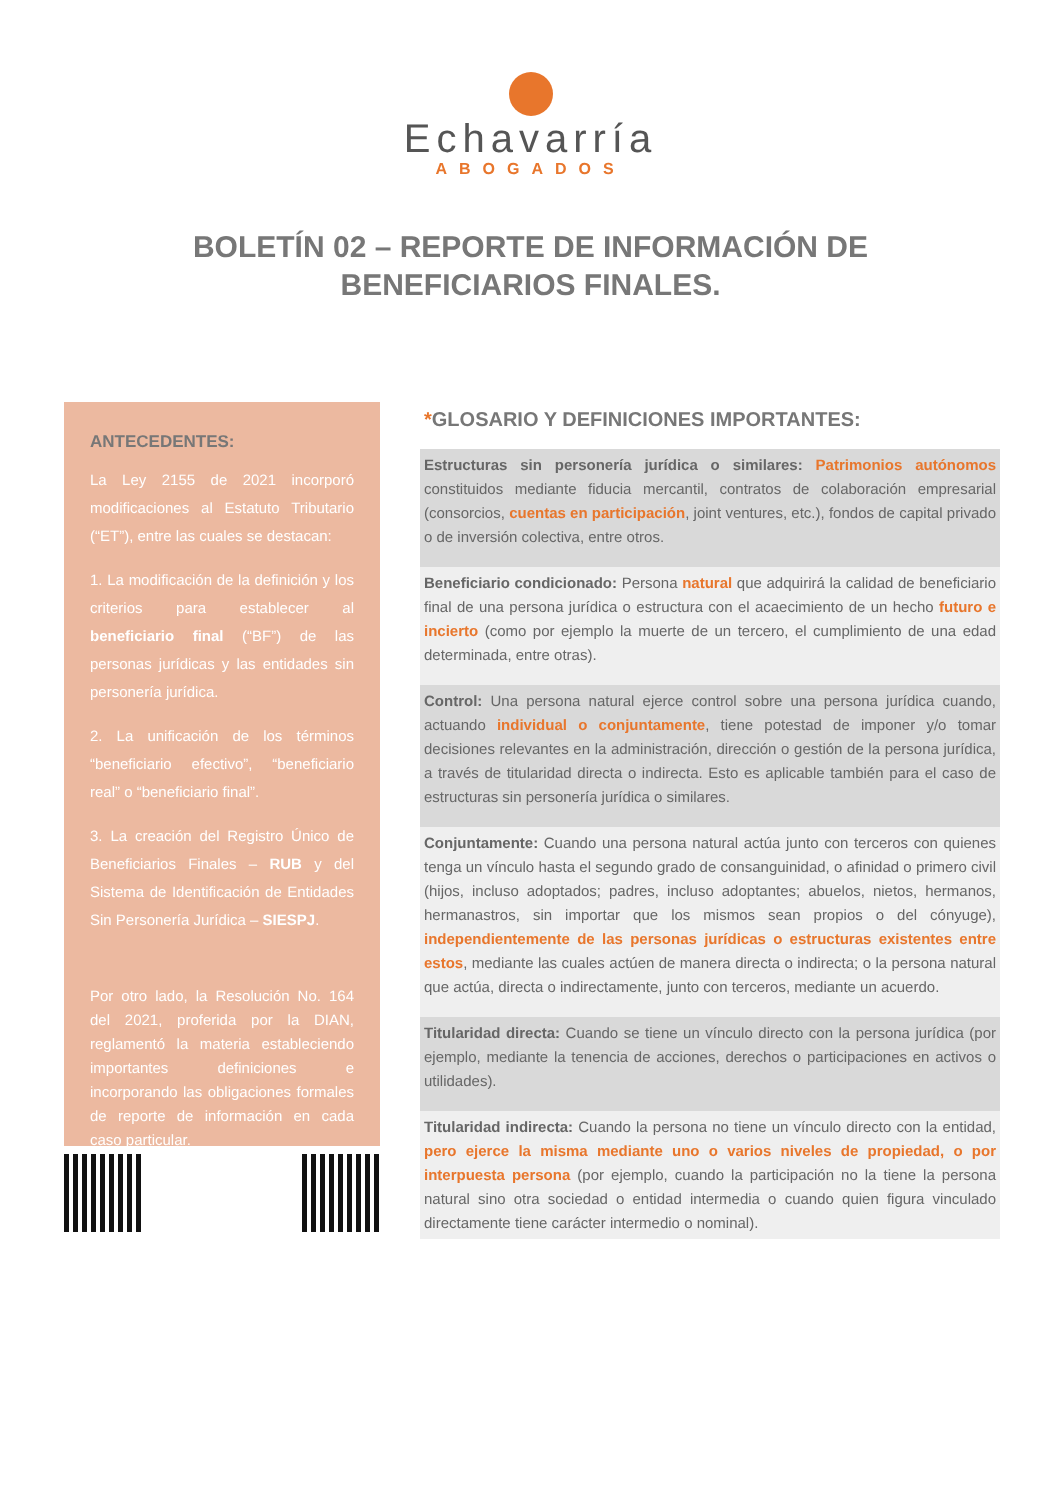Echavarría
ABOGADOS
BOLETÍN 02 – REPORTE DE INFORMACIÓN DE BENEFICIARIOS FINALES.
ANTECEDENTES:
La Ley 2155 de 2021 incorporó modificaciones al Estatuto Tributario (“ET”), entre las cuales se destacan:
1. La modificación de la definición y los criterios para establecer al beneficiario final (“BF”) de las personas jurídicas y las entidades sin personería jurídica.
2. La unificación de los términos “beneficiario efectivo”, “beneficiario real” o “beneficiario final”.
3. La creación del Registro Único de Beneficiarios Finales – RUB y del Sistema de Identificación de Entidades Sin Personería Jurídica – SIESPJ.
Por otro lado, la Resolución No. 164 del 2021, proferida por la DIAN, reglamentó la materia estableciendo importantes definiciones e incorporando las obligaciones formales de reporte de información en cada caso particular.
*GLOSARIO Y DEFINICIONES IMPORTANTES:
Estructuras sin personería jurídica o similares: Patrimonios autónomos constituidos mediante fiducia mercantil, contratos de colaboración empresarial (consorcios, cuentas en participación, joint ventures, etc.), fondos de capital privado o de inversión colectiva, entre otros.
Beneficiario condicionado: Persona natural que adquirirá la calidad de beneficiario final de una persona jurídica o estructura con el acaecimiento de un hecho futuro e incierto (como por ejemplo la muerte de un tercero, el cumplimiento de una edad determinada, entre otras).
Control: Una persona natural ejerce control sobre una persona jurídica cuando, actuando individual o conjuntamente, tiene potestad de imponer y/o tomar decisiones relevantes en la administración, dirección o gestión de la persona jurídica, a través de titularidad directa o indirecta. Esto es aplicable también para el caso de estructuras sin personería jurídica o similares.
Conjuntamente: Cuando una persona natural actúa junto con terceros con quienes tenga un vínculo hasta el segundo grado de consanguinidad, o afinidad o primero civil (hijos, incluso adoptados; padres, incluso adoptantes; abuelos, nietos, hermanos, hermanastros, sin importar que los mismos sean propios o del cónyuge), independientemente de las personas jurídicas o estructuras existentes entre estos, mediante las cuales actúen de manera directa o indirecta; o la persona natural que actúa, directa o indirectamente, junto con terceros, mediante un acuerdo.
Titularidad directa: Cuando se tiene un vínculo directo con la persona jurídica (por ejemplo, mediante la tenencia de acciones, derechos o participaciones en activos o utilidades).
Titularidad indirecta: Cuando la persona no tiene un vínculo directo con la entidad, pero ejerce la misma mediante uno o varios niveles de propiedad, o por interpuesta persona (por ejemplo, cuando la participación no la tiene la persona natural sino otra sociedad o entidad intermedia o cuando quien figura vinculado directamente tiene carácter intermedio o nominal).